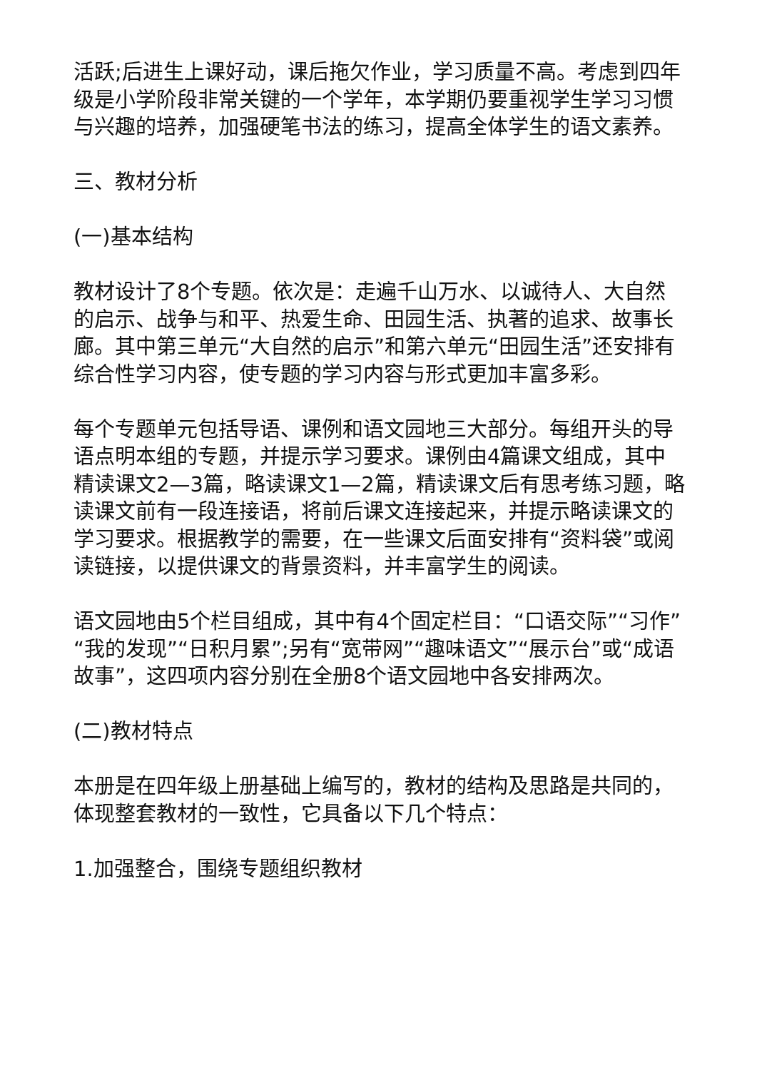活跃;后进生上课好动，课后拖欠作业，学习质量不高。考虑到四年级是小学阶段非常关键的一个学年，本学期仍要重视学生学习习惯与兴趣的培养，加强硬笔书法的练习，提高全体学生的语文素养。
三、教材分析
(一)基本结构
教材设计了8个专题。依次是：走遍千山万水、以诚待人、大自然的启示、战争与和平、热爱生命、田园生活、执著的追求、故事长廊。其中第三单元“大自然的启示”和第六单元“田园生活”还安排有综合性学习内容，使专题的学习内容与形式更加丰富多彩。
每个专题单元包括导语、课例和语文园地三大部分。每组开头的导语点明本组的专题，并提示学习要求。课例由4篇课文组成，其中精读课文2—3篇，略读课文1—2篇，精读课文后有思考练习题，略读课文前有一段连接语，将前后课文连接起来，并提示略读课文的学习要求。根据教学的需要，在一些课文后面安排有“资料袋”或阅读链接，以提供课文的背景资料，并丰富学生的阅读。
语文园地由5个栏目组成，其中有4个固定栏目：“口语交际”“习作”“我的发现”“日积月累”;另有“宽带网”“趣味语文”“展示台”或“成语故事”，这四项内容分别在全册8个语文园地中各安排两次。
(二)教材特点
本册是在四年级上册基础上编写的，教材的结构及思路是共同的，体现整套教材的一致性，它具备以下几个特点：
1.加强整合，围绕专题组织教材